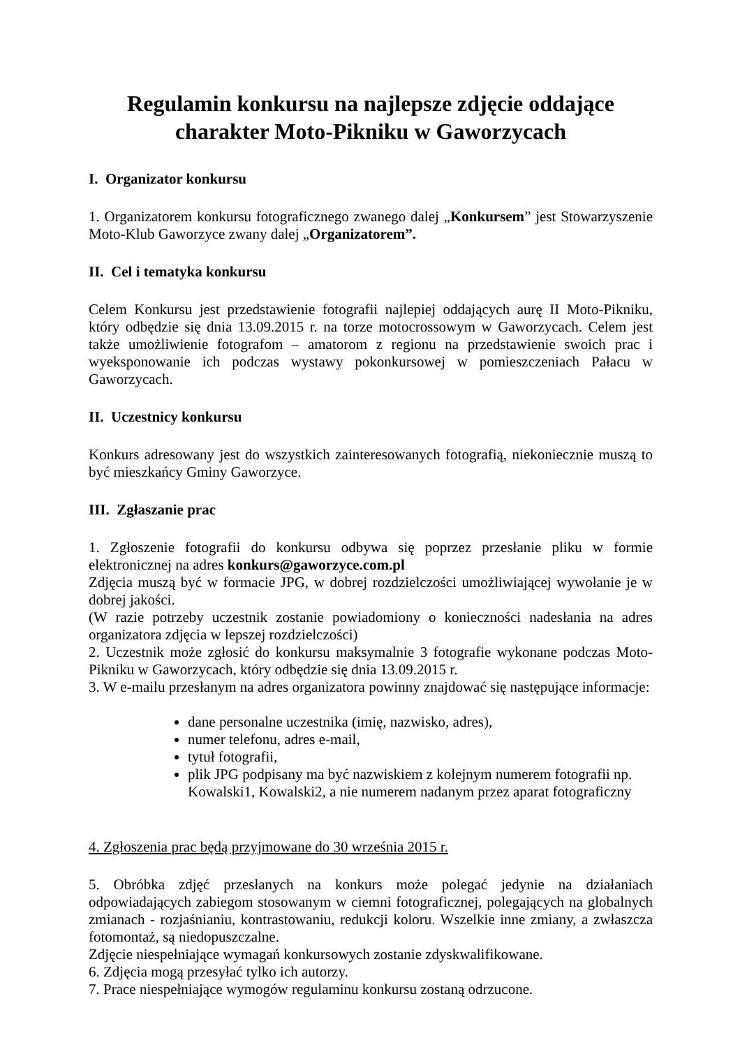Regulamin konkursu na najlepsze zdjęcie oddające
charakter Moto-Pikniku w Gaworzycach
I. Organizator konkursu
1. Organizatorem konkursu fotograficznego zwanego dalej „Konkursem” jest Stowarzyszenie Moto-Klub Gaworzyce zwany dalej „Organizatorem”.
II. Cel i tematyka konkursu
Celem Konkursu jest przedstawienie fotografii najlepiej oddających aurę II Moto-Pikniku, który odbędzie się dnia 13.09.2015 r. na torze motocrossowym w Gaworzycach. Celem jest także umożliwienie fotografom – amatorom z regionu na przedstawienie swoich prac i wyeksponowanie ich podczas wystawy pokonkursowej w pomieszczeniach Pałacu w Gaworzycach.
II. Uczestnicy konkursu
Konkurs adresowany jest do wszystkich zainteresowanych fotografią, niekoniecznie muszą to być mieszkańcy Gminy Gaworzyce.
III. Zgłaszanie prac
1. Zgłoszenie fotografii do konkursu odbywa się poprzez przesłanie pliku w formie elektronicznej na adres konkurs@gaworzyce.com.pl
Zdjęcia muszą być w formacie JPG, w dobrej rozdzielczości umożliwiającej wywołanie je w dobrej jakości.
(W razie potrzeby uczestnik zostanie powiadomiony o konieczności nadesłania na adres organizatora zdjęcia w lepszej rozdzielczości)
2. Uczestnik może zgłosić do konkursu maksymalnie 3 fotografie wykonane podczas Moto-Pikniku w Gaworzycach, który odbędzie się dnia 13.09.2015 r.
3. W e-mailu przesłanym na adres organizatora powinny znajdować się następujące informacje:
dane personalne uczestnika (imię, nazwisko, adres),
numer telefonu, adres e-mail,
tytuł fotografii,
plik JPG podpisany ma być nazwiskiem z kolejnym numerem fotografii np. Kowalski1, Kowalski2, a nie numerem nadanym przez aparat fotograficzny
4. Zgłoszenia prac będą przyjmowane do 30 września 2015 r.
5. Obróbka zdjęć przesłanych na konkurs może polegać jedynie na działaniach odpowiadających zabiegom stosowanym w ciemni fotograficznej, polegających na globalnych zmianach - rozjaśnianiu, kontrastowaniu, redukcji koloru. Wszelkie inne zmiany, a zwłaszcza fotomontaż, są niedopuszczalne.
Zdjęcie niespełniające wymagań konkursowych zostanie zdyskwalifikowane.
6. Zdjęcia mogą przesyłać tylko ich autorzy.
7. Prace niespełniające wymogów regulaminu konkursu zostaną odrzucone.